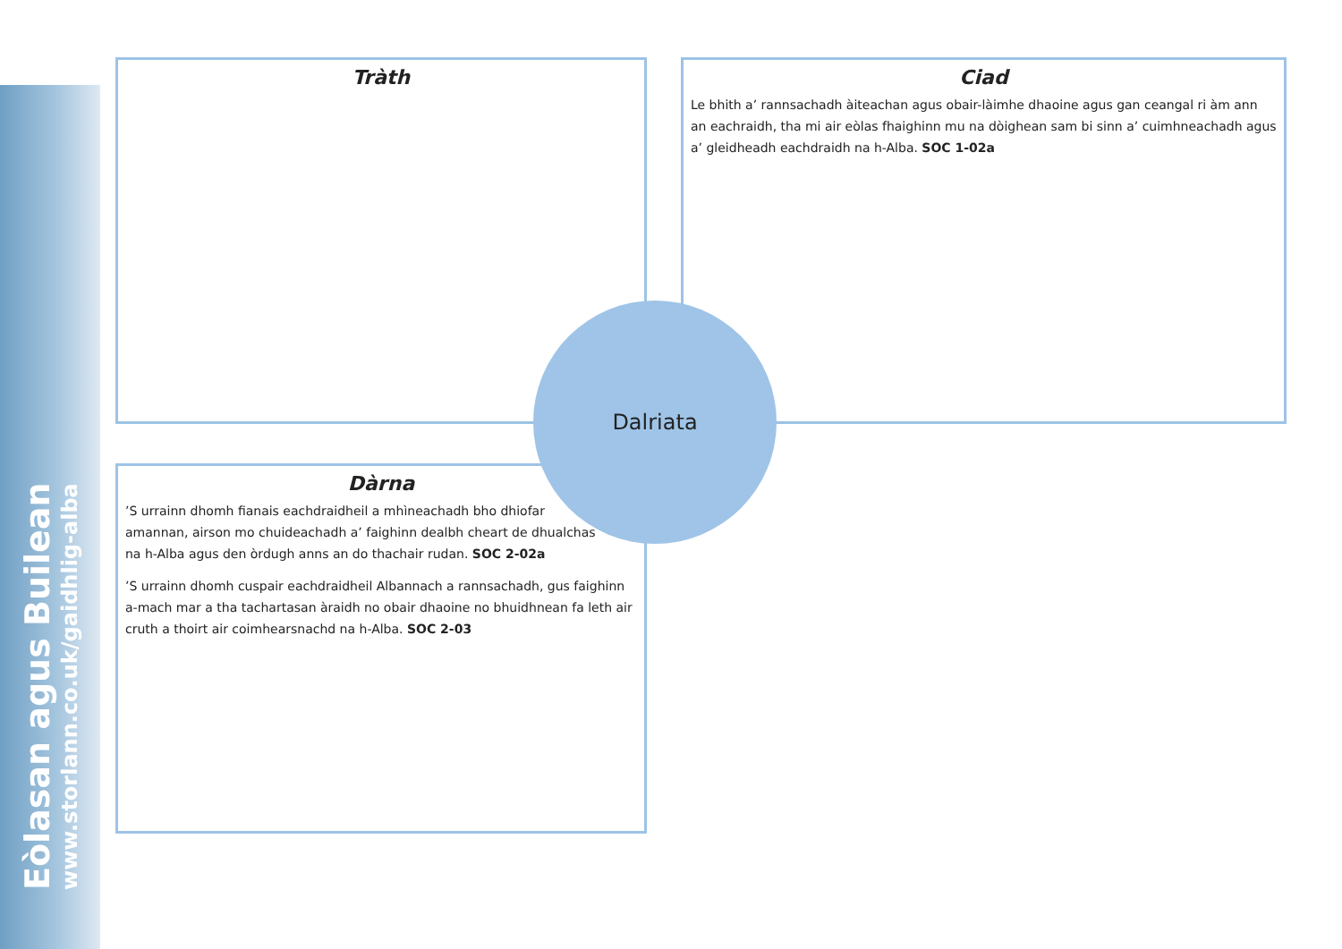Eòlasan agus Builean
www.storlann.co.uk/gaidhlig-alba
Tràth
Ciad
Le bhith a’ rannsachadh àiteachan agus obair-làimhe dhaoine agus gan ceangal ri àm ann an eachraidh, tha mi air eòlas fhaighinn mu na dòighean sam bi sinn a’ cuimhneachadh agus a’ gleidheadh eachdraidh na h-Alba. SOC 1-02a
Dàrna
’S urrainn dhomh fianais eachdraidheil a mhìneachadh bho dhiofar amannan, airson mo chuideachadh a’ faighinn dealbh cheart de dhualchas na h-Alba agus den òrdugh anns an do thachair rudan. SOC 2-02a
’S urrainn dhomh cuspair eachdraidheil Albannach a rannsachadh, gus faighinn a-mach mar a tha tachartasan àraidh no obair dhaoine no bhuidhnean fa leth air cruth a thoirt air coimhearsnachd na h-Alba. SOC 2-03
Dalriata